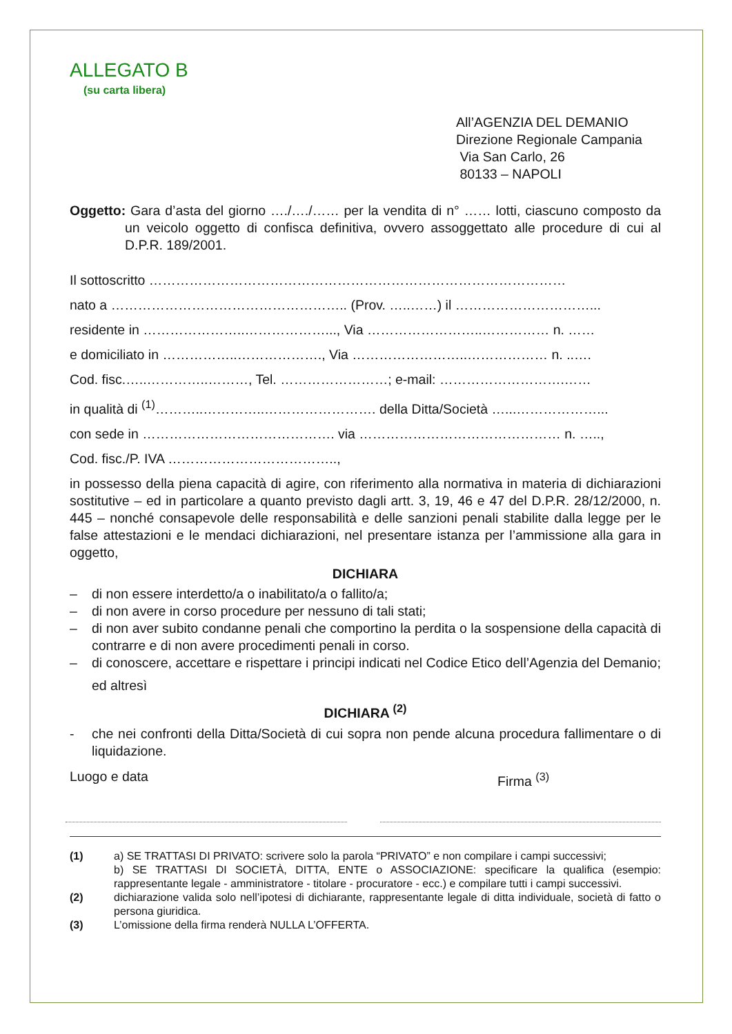ALLEGATO B
(su carta libera)
All’AGENZIA DEL DEMANIO
Direzione Regionale Campania
Via San Carlo, 26
80133 – NAPOLI
Oggetto: Gara d’asta del giorno …./…./…… per la vendita di n° …… lotti, ciascuno composto da un veicolo oggetto di confisca definitiva, ovvero assoggettato alle procedure di cui al D.P.R. 189/2001.
Il sottoscritto …………………………………………………………………………………
nato a …………………………………………….. (Prov. …..……) il …………………………...
residente in …………………..………………..., Via ……………………..…………… n. ……
e domiciliato in ……………..………………., Via ……………………..……………… n. ..….
Cod. fisc.…..…………..………, Tel. ……………………; e-mail: ……………………….……
in qualità di <sup>(1)</sup>………..…………..……………………. della Ditta/Società …...………………...
con sede in ……………………………………. via ……………………………………… n. …..,
Cod. fisc./P. IVA ………………………………..,
in possesso della piena capacità di agire, con riferimento alla normativa in materia di dichiarazioni sostitutive – ed in particolare a quanto previsto dagli artt. 3, 19, 46 e 47 del D.P.R. 28/12/2000, n. 445 – nonché consapevole delle responsabilità e delle sanzioni penali stabilite dalla legge per le false attestazioni e le mendaci dichiarazioni, nel presentare istanza per l’ammissione alla gara in oggetto,
DICHIARA
– di non essere interdetto/a o inabilitato/a o fallito/a;
– di non avere in corso procedure per nessuno di tali stati;
– di non aver subito condanne penali che comportino la perdita o la sospensione della capacità di contrarre e di non avere procedimenti penali in corso.
– di conoscere, accettare e rispettare i principi indicati nel Codice Etico dell’Agenzia del Demanio;
ed altresì
DICHIARA <sup>(2)</sup>
- che nei confronti della Ditta/Società di cui sopra non pende alcuna procedura fallimentare o di liquidazione.
Luogo e data Firma <sup>(3)</sup>
(1) a) SE TRATTASI DI PRIVATO: scrivere solo la parola “PRIVATO” e non compilare i campi successivi;
b) SE TRATTASI DI SOCIETÀ, DITTA, ENTE o ASSOCIAZIONE: specificare la qualifica (esempio: rappresentante legale - amministratore - titolare - procuratore - ecc.) e compilare tutti i campi successivi.
(2) dichiarazione valida solo nell’ipotesi di dichiarante, rappresentante legale di ditta individuale, società di fatto o persona giuridica.
(3) L’omissione della firma renderà NULLA L’OFFERTA.